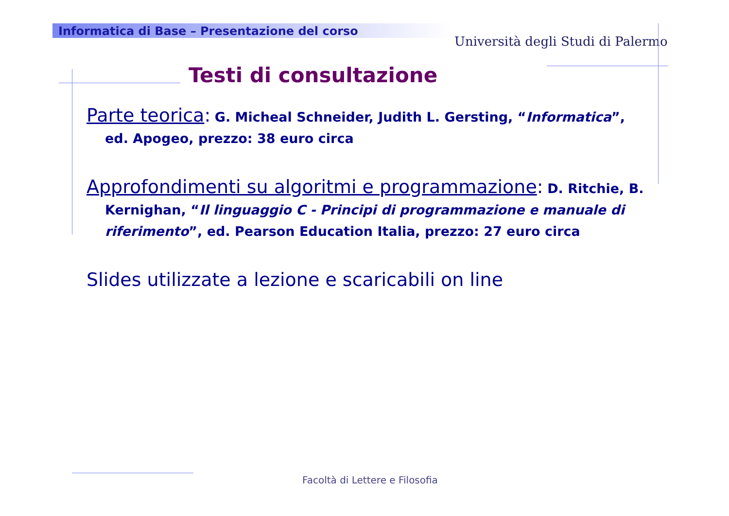Informatica di Base – Presentazione del corso
Università degli Studi di Palermo
Testi di consultazione
Parte teorica: G. Micheal Schneider, Judith L. Gersting, “Informatica”, ed. Apogeo, prezzo: 38 euro circa
Approfondimenti su algoritmi e programmazione: D. Ritchie, B. Kernighan, “Il linguaggio C - Principi di programmazione e manuale di riferimento”, ed. Pearson Education Italia, prezzo: 27 euro circa
Slides utilizzate a lezione e scaricabili on line
Facoltà di Lettere e Filosofia